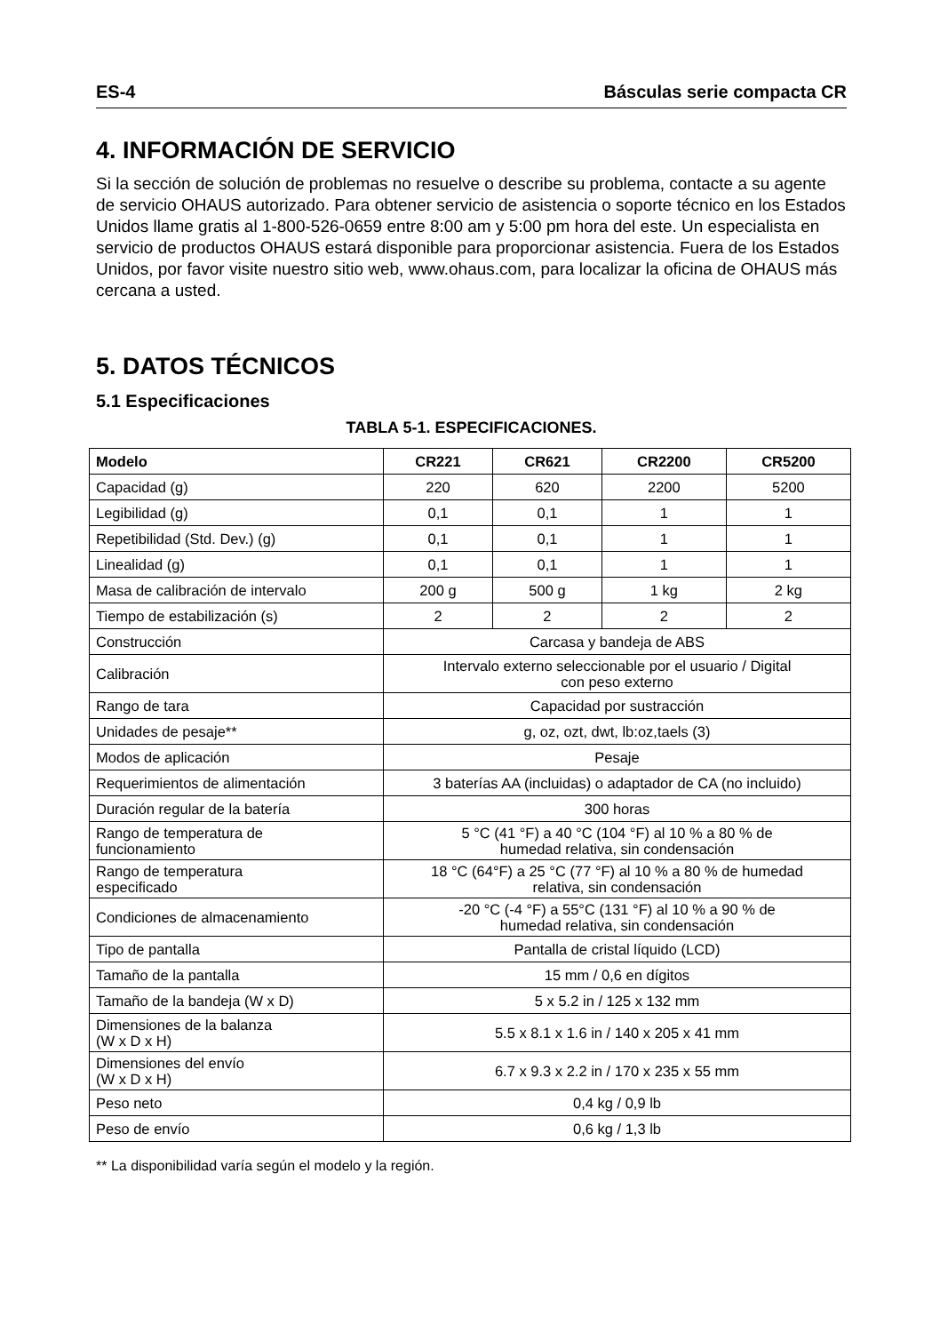ES-4 Básculas serie compacta CR
4. INFORMACIÓN DE SERVICIO
Si la sección de solución de problemas no resuelve o describe su problema, contacte a su agente de servicio OHAUS autorizado. Para obtener servicio de asistencia o soporte técnico en los Estados Unidos llame gratis al 1-800-526-0659 entre 8:00 am y 5:00 pm hora del este. Un especialista en servicio de productos OHAUS estará disponible para proporcionar asistencia. Fuera de los Estados Unidos, por favor visite nuestro sitio web, www.ohaus.com, para localizar la oficina de OHAUS más cercana a usted.
5. DATOS TÉCNICOS
5.1 Especificaciones
TABLA 5-1. ESPECIFICACIONES.
| Modelo | CR221 | CR621 | CR2200 | CR5200 |
| --- | --- | --- | --- | --- |
| Capacidad (g) | 220 | 620 | 2200 | 5200 |
| Legibilidad (g) | 0,1 | 0,1 | 1 | 1 |
| Repetibilidad (Std. Dev.) (g) | 0,1 | 0,1 | 1 | 1 |
| Linealidad (g) | 0,1 | 0,1 | 1 | 1 |
| Masa de calibración de intervalo | 200 g | 500 g | 1 kg | 2 kg |
| Tiempo de estabilización (s) | 2 | 2 | 2 | 2 |
| Construcción | Carcasa y bandeja de ABS | | | |
| Calibración | Intervalo externo seleccionable por el usuario / Digital con peso externo | | | |
| Rango de tara | Capacidad por sustracción | | | |
| Unidades de pesaje** | g, oz, ozt, dwt, lb:oz,taels (3) | | | |
| Modos de aplicación | Pesaje | | | |
| Requerimientos de alimentación | 3 baterías AA (incluidas) o adaptador de CA (no incluido) | | | |
| Duración regular de la batería | 300 horas | | | |
| Rango de temperatura de funcionamiento | 5 °C (41 °F) a 40 °C (104 °F) al 10 % a 80 % de humedad relativa, sin condensación | | | |
| Rango de temperatura especificado | 18 °C (64°F) a 25 °C (77 °F) al 10 % a 80 % de humedad relativa, sin condensación | | | |
| Condiciones de almacenamiento | -20 °C (-4 °F) a 55°C (131 °F) al 10 % a 90 % de humedad relativa, sin condensación | | | |
| Tipo de pantalla | Pantalla de cristal líquido (LCD) | | | |
| Tamaño de la pantalla | 15 mm / 0,6 en dígitos | | | |
| Tamaño de la bandeja (W x D) | 5 x 5.2 in / 125 x 132 mm | | | |
| Dimensiones de la balanza (W x D x H) | 5.5 x 8.1 x 1.6 in / 140 x 205 x 41 mm | | | |
| Dimensiones del envío (W x D x H) | 6.7 x 9.3 x 2.2 in / 170 x 235 x 55 mm | | | |
| Peso neto | 0,4 kg / 0,9 lb | | | |
| Peso de envío | 0,6 kg / 1,3 lb | | | |
** La disponibilidad varía según el modelo y la región.